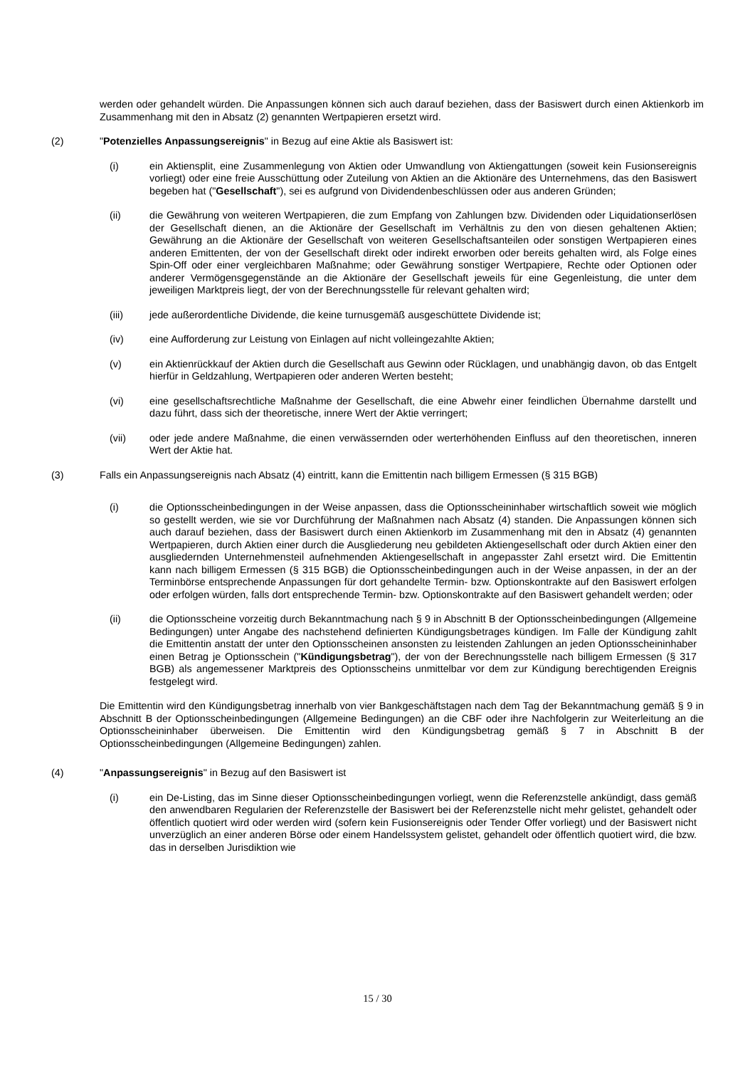werden oder gehandelt würden. Die Anpassungen können sich auch darauf beziehen, dass der Basiswert durch einen Aktienkorb im Zusammenhang mit den in Absatz (2) genannten Wertpapieren ersetzt wird.
(2) "Potenzielles Anpassungsereignis" in Bezug auf eine Aktie als Basiswert ist:
(i) ein Aktiensplit, eine Zusammenlegung von Aktien oder Umwandlung von Aktiengattungen (soweit kein Fusionsereignis vorliegt) oder eine freie Ausschüttung oder Zuteilung von Aktien an die Aktionäre des Unternehmens, das den Basiswert begeben hat ("Gesellschaft"), sei es aufgrund von Dividendenbeschlüssen oder aus anderen Gründen;
(ii) die Gewährung von weiteren Wertpapieren, die zum Empfang von Zahlungen bzw. Dividenden oder Liquidationserlösen der Gesellschaft dienen, an die Aktionäre der Gesellschaft im Verhältnis zu den von diesen gehaltenen Aktien; Gewährung an die Aktionäre der Gesellschaft von weiteren Gesellschaftsanteilen oder sonstigen Wertpapieren eines anderen Emittenten, der von der Gesellschaft direkt oder indirekt erworben oder bereits gehalten wird, als Folge eines Spin-Off oder einer vergleichbaren Maßnahme; oder Gewährung sonstiger Wertpapiere, Rechte oder Optionen oder anderer Vermögensgegenstände an die Aktionäre der Gesellschaft jeweils für eine Gegenleistung, die unter dem jeweiligen Marktpreis liegt, der von der Berechnungsstelle für relevant gehalten wird;
(iii) jede außerordentliche Dividende, die keine turnusgemäß ausgeschüttete Dividende ist;
(iv) eine Aufforderung zur Leistung von Einlagen auf nicht volleingezahlte Aktien;
(v) ein Aktienrückkauf der Aktien durch die Gesellschaft aus Gewinn oder Rücklagen, und unabhängig davon, ob das Entgelt hierfür in Geldzahlung, Wertpapieren oder anderen Werten besteht;
(vi) eine gesellschaftsrechtliche Maßnahme der Gesellschaft, die eine Abwehr einer feindlichen Übernahme darstellt und dazu führt, dass sich der theoretische, innere Wert der Aktie verringert;
(vii) oder jede andere Maßnahme, die einen verwässernden oder werterhöhenden Einfluss auf den theoretischen, inneren Wert der Aktie hat.
(3) Falls ein Anpassungsereignis nach Absatz (4) eintritt, kann die Emittentin nach billigem Ermessen (§ 315 BGB)
(i) die Optionsscheinbedingungen in der Weise anpassen, dass die Optionsscheininhaber wirtschaftlich soweit wie möglich so gestellt werden, wie sie vor Durchführung der Maßnahmen nach Absatz (4) standen. Die Anpassungen können sich auch darauf beziehen, dass der Basiswert durch einen Aktienkorb im Zusammenhang mit den in Absatz (4) genannten Wertpapieren, durch Aktien einer durch die Ausgliederung neu gebildeten Aktiengesellschaft oder durch Aktien einer den ausgliedernden Unternehmensteil aufnehmenden Aktiengesellschaft in angepasster Zahl ersetzt wird. Die Emittentin kann nach billigem Ermessen (§ 315 BGB) die Optionsscheinbedingungen auch in der Weise anpassen, in der an der Terminbörse entsprechende Anpassungen für dort gehandelte Termin- bzw. Optionskontrakte auf den Basiswert erfolgen oder erfolgen würden, falls dort entsprechende Termin- bzw. Optionskontrakte auf den Basiswert gehandelt werden; oder
(ii) die Optionsscheine vorzeitig durch Bekanntmachung nach § 9 in Abschnitt B der Optionsscheinbedingungen (Allgemeine Bedingungen) unter Angabe des nachstehend definierten Kündigungsbetrages kündigen. Im Falle der Kündigung zahlt die Emittentin anstatt der unter den Optionsscheinen ansonsten zu leistenden Zahlungen an jeden Optionsscheininhaber einen Betrag je Optionsschein ("Kündigungsbetrag"), der von der Berechnungsstelle nach billigem Ermessen (§ 317 BGB) als angemessener Marktpreis des Optionsscheins unmittelbar vor dem zur Kündigung berechtigenden Ereignis festgelegt wird.
Die Emittentin wird den Kündigungsbetrag innerhalb von vier Bankgeschäftstagen nach dem Tag der Bekanntmachung gemäß § 9 in Abschnitt B der Optionsscheinbedingungen (Allgemeine Bedingungen) an die CBF oder ihre Nachfolgerin zur Weiterleitung an die Optionsscheininhaber überweisen. Die Emittentin wird den Kündigungsbetrag gemäß § 7 in Abschnitt B der Optionsscheinbedingungen (Allgemeine Bedingungen) zahlen.
(4) "Anpassungsereignis" in Bezug auf den Basiswert ist
(i) ein De-Listing, das im Sinne dieser Optionsscheinbedingungen vorliegt, wenn die Referenzstelle ankündigt, dass gemäß den anwendbaren Regularien der Referenzstelle der Basiswert bei der Referenzstelle nicht mehr gelistet, gehandelt oder öffentlich quotiert wird oder werden wird (sofern kein Fusionsereignis oder Tender Offer vorliegt) und der Basiswert nicht unverzüglich an einer anderen Börse oder einem Handelssystem gelistet, gehandelt oder öffentlich quotiert wird, die bzw. das in derselben Jurisdiktion wie
15 / 30